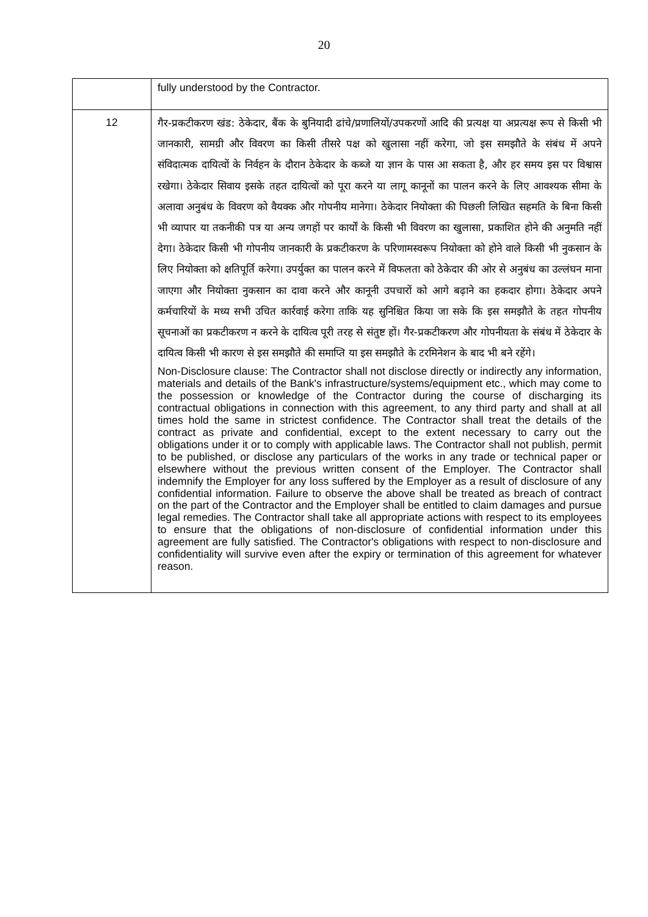20
| | fully understood by the Contractor. |
| 12 | गैर-प्रकटीकरण खंड: ठेकेदार, बैंक के बुनियादी ढांचे/प्रणालियों/उपकरणों आदि की प्रत्यक्ष या अप्रत्यक्ष रूप से किसी भी जानकारी, सामग्री और विवरण का किसी तीसरे पक्ष को खुलासा नहीं करेगा, जो इस समझौते के संबंध में अपने संविदात्मक दायित्वों के निर्वहन के दौरान ठेकेदार के कब्जे या ज्ञान के पास आ सकता है, और हर समय इस पर विश्वास रखेगा। ठेकेदार सिवाय इसके तहत दायित्वों को पूरा करने या लागू कानूनों का पालन करने के लिए आवश्यक सीमा के अलावा अनुबंध के विवरण को वैयक्क और गोपनीय मानेगा। ठेकेदार नियोक्ता की पिछली लिखित सहमति के बिना किसी भी व्यापार या तकनीकी पत्र या अन्य जगहों पर कार्यों के किसी भी विवरण का खुलासा, प्रकाशित होने की अनुमति नहीं देगा। ठेकेदार किसी भी गोपनीय जानकारी के प्रकटीकरण के परिणामस्वरूप नियोक्ता को होने वाले किसी भी नुकसान के लिए नियोक्ता को क्षतिपूर्ति करेगा। उपर्युक्त का पालन करने में विफलता को ठेकेदार की ओर से अनुबंध का उल्लंघन माना जाएगा और नियोक्ता नुकसान का दावा करने और कानूनी उपचारों को आगे बढ़ाने का हकदार होगा। ठेकेदार अपने कर्मचारियों के मध्य सभी उचित कार्रवाई करेगा ताकि यह सुनिश्चित किया जा सके कि इस समझौते के तहत गोपनीय सूचनाओं का प्रकटीकरण न करने के दायित्व पूरी तरह से संतुष्ट हों। गैर-प्रकटीकरण और गोपनीयता के संबंध में ठेकेदार के दायित्व किसी भी कारण से इस समझौते की समाप्ति या इस समझौते के टरमिनेशन के बाद भी बने रहेंगे। Non-Disclosure clause: The Contractor shall not disclose directly or indirectly any information, materials and details of the Bank's infrastructure/systems/equipment etc., which may come to the possession or knowledge of the Contractor during the course of discharging its contractual obligations in connection with this agreement, to any third party and shall at all times hold the same in strictest confidence. The Contractor shall treat the details of the contract as private and confidential, except to the extent necessary to carry out the obligations under it or to comply with applicable laws. The Contractor shall not publish, permit to be published, or disclose any particulars of the works in any trade or technical paper or elsewhere without the previous written consent of the Employer. The Contractor shall indemnify the Employer for any loss suffered by the Employer as a result of disclosure of any confidential information. Failure to observe the above shall be treated as breach of contract on the part of the Contractor and the Employer shall be entitled to claim damages and pursue legal remedies. The Contractor shall take all appropriate actions with respect to its employees to ensure that the obligations of non-disclosure of confidential information under this agreement are fully satisfied. The Contractor's obligations with respect to non-disclosure and confidentiality will survive even after the expiry or termination of this agreement for whatever reason. |